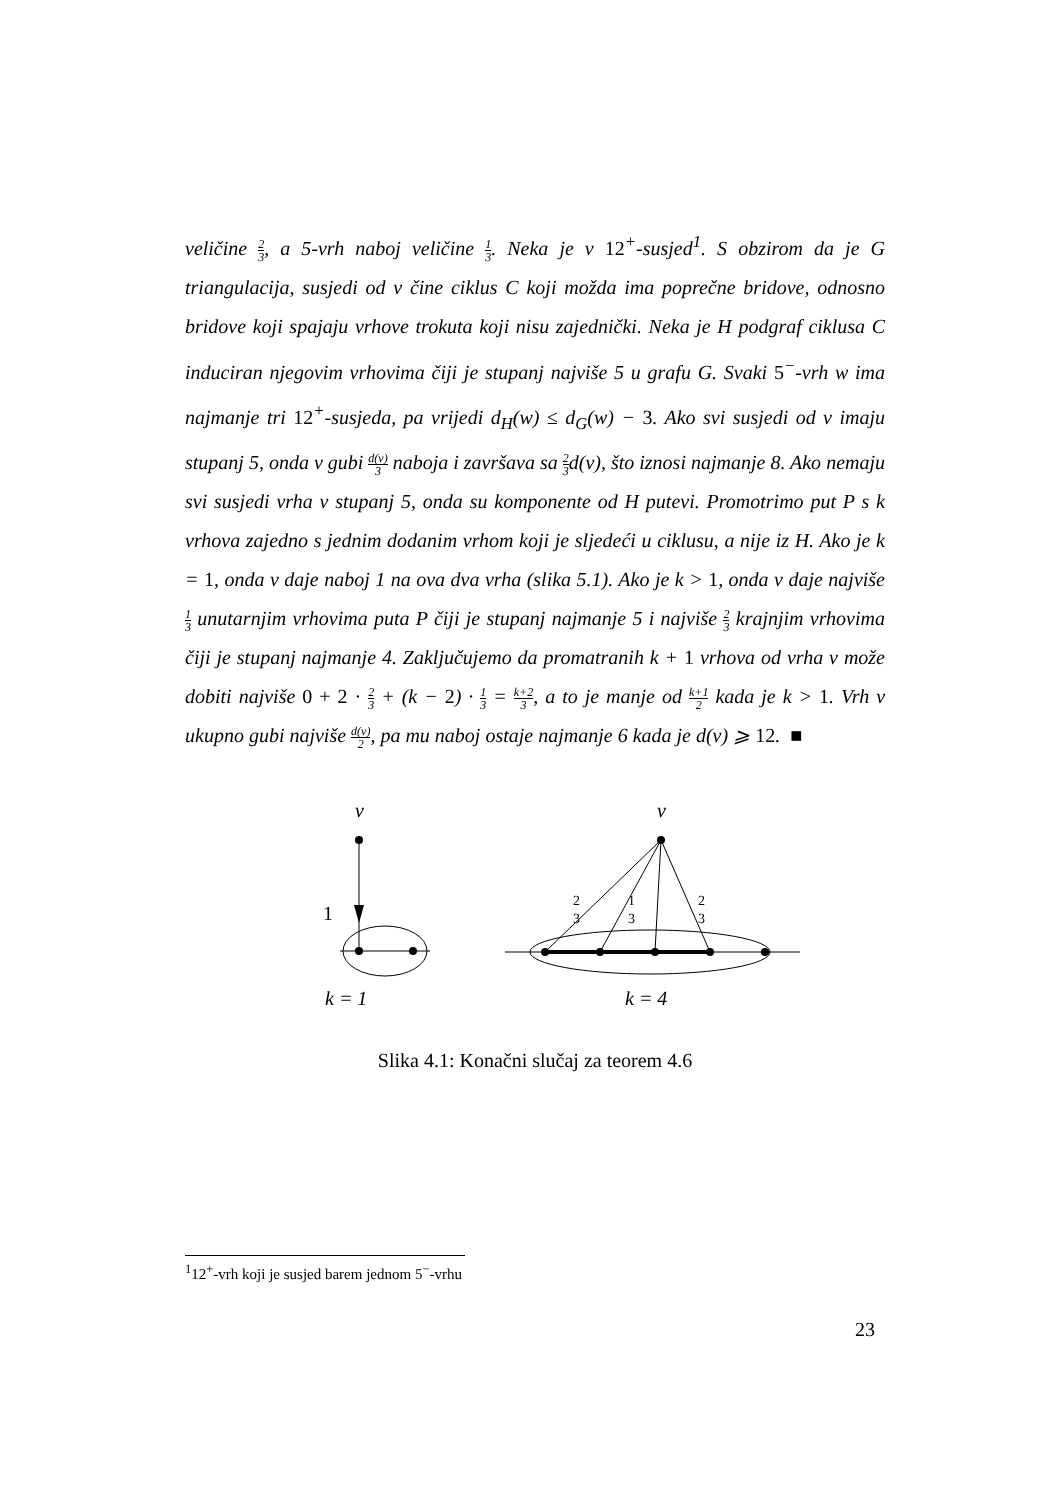veličine 2 3, a 5-vrh naboj veličine 1 3. Neka je v 12<sup>+</sup>-susjed<sup>1</sup>. S obzirom da je G triangulacija, susjedi od v čine ciklus C koji možda ima poprečne bridove, odnosno bridove koji spajaju vrhove trokuta koji nisu zajednički. Neka je H podgraf ciklusa C induciran njegovim vrhovima čiji je stupanj najviše 5 u grafu G. Svaki 5<sup>−</sup>-vrh w ima najmanje tri 12<sup>+</sup>-susjeda, pa vrijedi d<sub>H</sub>(w) ≤ d<sub>G</sub>(w) − 3. Ako svi susjedi od v imaju stupanj 5, onda v gubi d(v) 3 naboja i završava sa 2 3d(v), što iznosi najmanje 8. Ako nemaju svi susjedi vrha v stupanj 5, onda su komponente od H putevi. Promotrimo put P s k vrhova zajedno s jednim dodanim vrhom koji je sljedeći u ciklusu, a nije iz H. Ako je k = 1, onda v daje naboj 1 na ova dva vrha (slika 5.1). Ako je k > 1, onda v daje najviše 1 3 unutarnjim vrhovima puta P čiji je stupanj najmanje 5 i najviše 2 3 krajnjim vrhovima čiji je stupanj najmanje 4. Zaključujemo da promatranih k + 1 vrhova od vrha v može dobiti najviše 0 + 2 · 2 3 + (k − 2) · 1 3 = k+2 3, a to je manje od k+1 2 kada je k > 1. Vrh v ukupno gubi najviše d(v) 2, pa mu naboj ostaje najmanje 6 kada je d(v) ⩾ 12. ■
v
1
k = 1
v
2
3
1
3
2
3
k = 4
Slika 4.1: Konačni slučaj za teorem 4.6
<sup>1</sup> 12<sup>+</sup>-vrh koji je susjed barem jednom 5<sup>−</sup>-vrhu
23